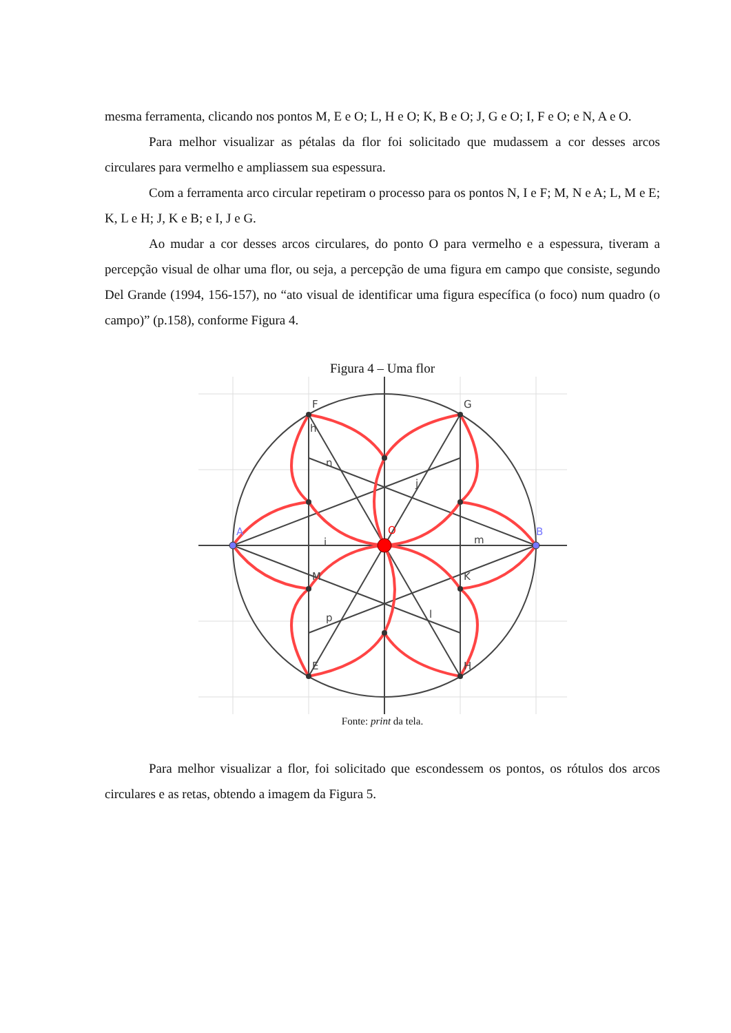mesma ferramenta, clicando nos pontos M, E e O; L, H e O; K, B e O; J, G e O; I, F e O; e N, A e O.
Para melhor visualizar as pétalas da flor foi solicitado que mudassem a cor desses arcos circulares para vermelho e ampliassem sua espessura.
Com a ferramenta arco circular repetiram o processo para os pontos N, I e F; M, N e A; L, M e E; K, L e H; J, K e B; e I, J e G.
Ao mudar a cor desses arcos circulares, do ponto O para vermelho e a espessura, tiveram a percepção visual de olhar uma flor, ou seja, a percepção de uma figura em campo que consiste, segundo Del Grande (1994, 156-157), no “ato visual de identificar uma figura específica (o foco) num quadro (o campo)” (p.158), conforme Figura 4.
Figura 4 – Uma flor
F
G
B
A
O
M
K
E
H
n
j
m
i
p
l
h
Fonte: print da tela.
Para melhor visualizar a flor, foi solicitado que escondessem os pontos, os rótulos dos arcos circulares e as retas, obtendo a imagem da Figura 5.